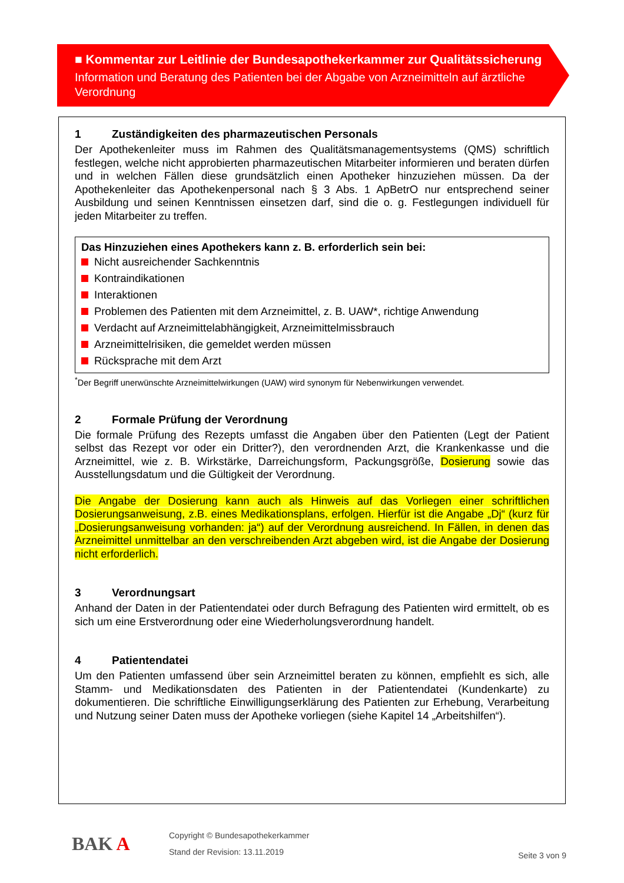■ Kommentar zur Leitlinie der Bundesapothekerkammer zur Qualitätssicherung
Information und Beratung des Patienten bei der Abgabe von Arzneimitteln auf ärztliche Verordnung
1 Zuständigkeiten des pharmazeutischen Personals
Der Apothekenleiter muss im Rahmen des Qualitätsmanagementsystems (QMS) schriftlich festlegen, welche nicht approbierten pharmazeutischen Mitarbeiter informieren und beraten dürfen und in welchen Fällen diese grundsätzlich einen Apotheker hinzuziehen müssen. Da der Apothekenleiter das Apothekenpersonal nach § 3 Abs. 1 ApBetrO nur entsprechend seiner Ausbildung und seinen Kenntnissen einsetzen darf, sind die o. g. Festlegungen individuell für jeden Mitarbeiter zu treffen.
Das Hinzuziehen eines Apothekers kann z. B. erforderlich sein bei:
Nicht ausreichender Sachkenntnis
Kontraindikationen
Interaktionen
Problemen des Patienten mit dem Arzneimittel, z. B. UAW*, richtige Anwendung
Verdacht auf Arzneimittelabhängigkeit, Arzneimittelmissbrauch
Arzneimittelrisiken, die gemeldet werden müssen
Rücksprache mit dem Arzt
<sup>*</sup> Der Begriff unerwünschte Arzneimittelwirkungen (UAW) wird synonym für Nebenwirkungen verwendet.
2 Formale Prüfung der Verordnung
Die formale Prüfung des Rezepts umfasst die Angaben über den Patienten (Legt der Patient selbst das Rezept vor oder ein Dritter?), den verordnenden Arzt, die Krankenkasse und die Arzneimittel, wie z. B. Wirkstärke, Darreichungsform, Packungsgröße, Dosierung sowie das Ausstellungsdatum und die Gültigkeit der Verordnung.
Die Angabe der Dosierung kann auch als Hinweis auf das Vorliegen einer schriftlichen Dosierungsanweisung, z.B. eines Medikationsplans, erfolgen. Hierfür ist die Angabe „Dj“ (kurz für „Dosierungsanweisung vorhanden: ja“) auf der Verordnung ausreichend. In Fällen, in denen das Arzneimittel unmittelbar an den verschreibenden Arzt abgeben wird, ist die Angabe der Dosierung nicht erforderlich.
3 Verordnungsart
Anhand der Daten in der Patientendatei oder durch Befragung des Patienten wird ermittelt, ob es sich um eine Erstverordnung oder eine Wiederholungsverordnung handelt.
4 Patientendatei
Um den Patienten umfassend über sein Arzneimittel beraten zu können, empfiehlt es sich, alle Stamm- und Medikationsdaten des Patienten in der Patientendatei (Kundenkarte) zu dokumentieren. Die schriftliche Einwilligungserklärung des Patienten zur Erhebung, Verarbeitung und Nutzung seiner Daten muss der Apotheke vorliegen (siehe Kapitel 14 „Arbeitshilfen“).
BAK A
Copyright © Bundesapothekerkammer
Stand der Revision: 13.11.2019
Seite 3 von 9